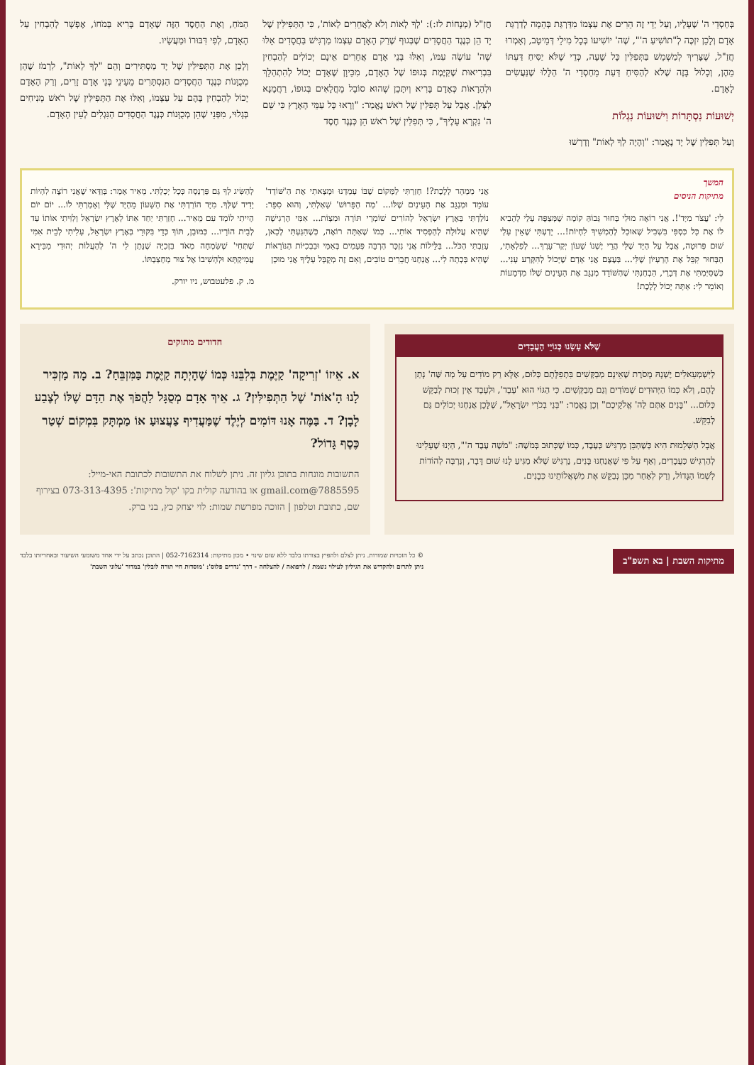בְּחַסְדֵי ה' שֶׁעָלָיו, וְעַל יְדֵי זֶה הֵרִים אֶת עַצְמוֹ מִדַּרְגַּת בְּהֵמָה לְדַרְגַּת אָדָם וְלָכֵן יִזְכֶּה לְ"תוֹשִׁיעַ ה'", שֶׁה' יוֹשִׁיעוֹ בְּכָל מִילֵי דְּמֵיטָב, וְאָמְרוּ חֲזַ"ל, שֶׁצָּרִיךְ לְמַשְׁמֵשׁ בַּתְּפִלִּין כָּל שָׁעָה, כְּדֵי שֶׁלֹּא יַסִּיחַ דַּעְתּוֹ מֵהֶן, וְכָלוּל בָּזֶה שֶׁלֹּא לְהַסִּיחַ דַּעַת מֵחַסְדֵי ה' הַלָּלוּ שֶׁנַּעֲשִׂים לָאָדָם.
יְשׁוּעוֹת נִסְתָּרוֹת וִישׁוּעוֹת נִגְלוֹת
וְעַל תְּפִלִּין שֶׁל יָד נֶאֱמַר: "וְהָיָה לְךָ לְאוֹת" וְדָרְשׁוּ
חֲזַ"ל (מְנָחוֹת לז:): 'לְךָ לְאוֹת וְלֹא לַאֲחֵרִים לְאוֹת', כִּי הַתְּפִילִּין שֶׁל יָד הֵן כְּנֶגֶד הַחֲסָדִים שֶׁבְּגוּף שֶׁרַק הָאָדָם עַצְמוֹ מַרְגִּישׁ בַּחֲסָדִים אֵלּוּ שֶׁה' עוֹשֶׂה עִמּוֹ, וְאִלּוּ בְּנֵי אָדָם אֲחֵרִים אֵינָם יְכוֹלִים לְהַבְחִין בִּבְרִיאוּת שֶׁקַּיֶּמֶת בְּגוּפוֹ שֶׁל הָאָדָם, מִכֵּיוָן שֶׁאָדָם יָכוֹל לְהִתְהַלֵּךְ וּלְהֵרָאוֹת כְּאָדָם בָּרִיא וְיִתָּכֵן שֶׁהוּא סוֹבֵל מֵחֳלָאִים בְּגוּפוֹ, רַחֲמָנָא לִצְּלַן. אֲבָל עַל תְּפִלִּין שֶׁל רֹאשׁ נֶאֱמַר: "וְרָאוּ כָּל עַמֵּי הָאָרֶץ כִּי שֵׁם ה' נִקְרָא עָלֶיךָ", כִּי תְּפִלִּין שֶׁל רֹאשׁ הֵן כְּנֶגֶד חֶסֶד
הַמֹּחַ, וְאֶת הַחֶסֶד הַזֶּה שֶׁאָדָם בָּרִיא בְּמֹחוֹ, אֶפְשָׁר לְהַבְחִין עַל הָאָדָם, לְפִי דִּבּוּרוֹ וּמַעֲשָׂיו.
וְלָכֵן אֶת הַתְּפִילִּין שֶׁל יָד מַסְתִּירִים וְהֵם "לְךָ לְאוֹת", לִרְמֹז שֶׁהֵן מְכֻוָּנוֹת כְּנֶגֶד הַחֲסָדִים הַנִּסְתָּרִים מֵעֵינֵי בְּנֵי אָדָם זָרִים, וְרַק הָאָדָם יָכוֹל לְהַבְחִין בָּהֶם עַל עַצְמוֹ, וְאִלּוּ אֶת הַתְּפִילִּין שֶׁל רֹאשׁ מְנִיחִים בְּגָלוּי, מִפְּנֵי שֶׁהֵן מְכֻוָּנוֹת כְּנֶגֶד הַחֲסָדִים הַנִּגְלִים לְעֵין הָאָדָם.
המשך
מתיקות הניסים
לִי: 'עֲצֹר מִיָּד'!. אֲנִי רוֹאֶה מוּלִי בָּחוּר גְּבוֹהַּ קוֹמָה שֶׁמְּצַפֶּה עָלַי לְהָבִיא לוֹ אֶת כָּל כַּסְפִּי בִּשְׁבִיל שֶׁאוּכַל לְהַמְשִׁיךְ לִחְיוֹת!... יָדַעְתִּי שֶׁאֵין עָלַי שׁוּם פְּרוּטָה, אֲבָל עַל הַיָּד שֶׁלִּי הֲרֵי יֶשְׁנוֹ שָׁעוֹן יְקַר־עֵרֶךְ... לְפִלְאָתִי, הַבָּחוּר קִבֵּל אֶת הָרַעְיוֹן שֶׁלִּי... בְּעֶצֶם אֲנִי אָדָם שֶׁיָּכוֹל לְהִקָּרַע עָנִי... כְּשֶׁסִּיַּמְתִּי אֶת דְּבָרַי, הִבְחַנְתִּי שֶׁהַשּׁוֹדֵד מְנַגֵּב אֶת הָעֵינַיִם שֶׁלּוֹ מִדְּמָעוֹת וְאוֹמֵר לִי: אַתָּה יָכוֹל לָלֶכֶת!
אֲנִי מְמַהֵר לָלֶכֶת?! חָזַרְתִּי לַמָּקוֹם שֶׁבּוֹ עָמַדְנוּ וּמָצָאתִי אֶת הַ'שּׁוֹדֵד' עוֹמֵד וּמְנַגֵּב אֶת הָעֵינַיִם שֶׁלּוֹ... 'מַה הַפֵּרוּשׁ' שָׁאַלְתִּי, וְהוּא סִפֵּר: נוֹלַדְתִּי בְּאֶרֶץ יִשְׂרָאֵל לְהוֹרִים שׁוֹמְרֵי תּוֹרָה וּמִצְוֹת... אִמִּי הָרְגִישָׁה שֶׁהִיא עֲלוּלָה לְהַפְסִיד אוֹתִי... כְּמוֹ שֶׁאַתָּה רוֹאֶה, כְּשֶׁהִגַּעְתִּי לְכָאן, עָזַבְתִּי הַכֹּל... בַּלֵּילוֹת אֲנִי נִזְכָּר הַרְבֵּה פְּעָמִים בְּאִמִּי וּבִבְכִיּוֹת הַנּוֹרָאוֹת שֶׁהִיא בָּכְתָה לִי... אֲנַחְנוּ חֲבֵרִים טוֹבִים, וְאִם זֶה מְקֻבָּל עָלֶיךָ אֲנִי מוּכָן
לְהַשִּׂיג לְךָ גַּם פַּרְנָסָה כְּכָל יְכָלְתִּי. מֵאִיר אָמַר: בְּוַדַּאי שֶׁאֲנִי רוֹצֶה לִהְיוֹת יָדִיד שֶׁלְּךָ. מִיָּד הוֹרַדְתִּי אֶת הַשָּׁעוֹן מֵהַיָּד שֶׁלִּי וְאָמַרְתִּי לוֹ... יוֹם יוֹם הָיִיתִי לוֹמֵד עִם מֵאִיר... חָזַרְתִּי יַחַד אִתּוֹ לְאֶרֶץ יִשְׂרָאֵל וְלִוִּיתִי אוֹתוֹ עַד לְבֵית הוֹרָיו... כַּמּוּבָן, תּוֹךְ כְּדֵי בִּקּוּרֵי בְּאֶרֶץ יִשְׂרָאֵל, עָלִיתִי לְבֵית אִמִּי שֶׁתְּחִי' שֶׁשִּׂמְחָה מְאֹד בִּזְכִיָּה שֶׁנָּתַן לִי ה' לְהַעֲלוֹת יְהוּדִי מִבִּירָא עֲמִיקְתָּא וּלְהָשִׁיבוֹ אֶל צוּר מַחְצַבְתּוֹ.
מ. ק. פלעטבוש, ניו יורק.
שֶׁלֹּא עָשָׂנוּ כְּגוֹיֵי הָעֲבָדִים
לַיִּשְׁמְעֵאלִים יֶשְׁנָהּ מָסֹרֶת שֶׁאֵינָם מְבַקְּשִׁים בִּתְפִלָּתָם כְּלוּם, אֶלָּא רַק מוֹדִים עַל מַה שֶּׁה' נָתַן לָהֶם, וְלֹא כְּמוֹ הַיְּהוּדִים שֶׁמּוֹדִים וְגַם מְבַקְּשִׁים. כִּי הַגּוֹי הוּא 'עֶבֶד', וּלְעֶבֶד אֵין זְכוּת לְבַקֵּשׁ כְּלוּם... "בָּנִים אַתֶּם לַה' אֱלֹקֵיכֶם" וְכֵן נֶאֱמַר: "בְּנִי בְכֹרִי יִשְׂרָאֵל", שֶׁלָּכֵן אֲנַחְנוּ יְכוֹלִים גַּם לְבַקֵּשׁ.
אֲבָל הַשְּׁלֵמוּת הִיא כְּשֶׁהַבֵּן מַרְגִּישׁ כְּעֶבֶד, כְּמוֹ שֶׁכָּתוּב בְּמֹשֶׁה: "מֹשֶׁה עֶבֶד ה'", הַיְנוּ שֶׁעָלֵינוּ לְהַרְגִּישׁ כַּעֲבָדִים, וְאַף עַל פִּי שֶׁאֲנַחְנוּ בָּנִים, נַרְגִּישׁ שֶׁלֹּא מַגִּיעַ לָנוּ שׁוּם דָּבָר, וְנַרְבֶּה לְהוֹדוֹת לִשְׁמוֹ הַגָּדוֹל, וְרַק לְאַחַר מִכֵּן נְבַקֵּשׁ אֶת מִשְׁאֲלוֹתֵינוּ כְּבָנִים.
חדודים מתוקים
א. אֵיזוֹ 'זְרִיקָה' קַיֶּמֶת בְּלִבֵּנוּ כְּמוֹ שֶׁהָיְתָה קַיֶּמֶת בַּמִּזְבֵּחַ? ב. מָה מַזְכִּיר לָנוּ הָ'אוֹת' שֶׁל הַתְּפִילִּין? ג. אֵיךְ אָדָם מְסֻגָּל לַהֲפֹךְ אֶת הַדָּם שֶׁלּוֹ לְצֶבַע לָבָן? ד. בַּמֶּה אָנוּ דּוֹמִים לְיֶלֶד שֶׁמַּעֲדִיף צַעֲצוּעַ אוֹ מַמְתָּק בִּמְקוֹם שְׁטַר כֶּסֶף גָּדוֹל?
התשובות מונחות בתוכן גליון זה. ניתן לשלוח את התשובות לכתובת האי-מייל: 7885595@gmail.com או בהודעה קולית בקו 'קול מתיקות': 073-313-4395 בצירוף שם, כתובת וטלפון | הזוכה מפרשת שמות: לוי יצחק כץ, בני ברק.
מתיקות השבת | בא תשפ"ב
© כל הזכויות שמורות. ניתן לצלם ולהפיץ בצורתו בלבד ללא שום שינוי • מכון מתיקות: 052-7162314 | התוכן נכתב על ידי אחד משומעי השיעור ובאחריותו בלבד
ניתן לתרום ולהקדיש את הגיליון לעילוי נשמת / לרפואה / להצלחה - דרך 'נדרים פלוס': 'מוסדות חיי תורה לובלין' במדור 'עלוני השבת'